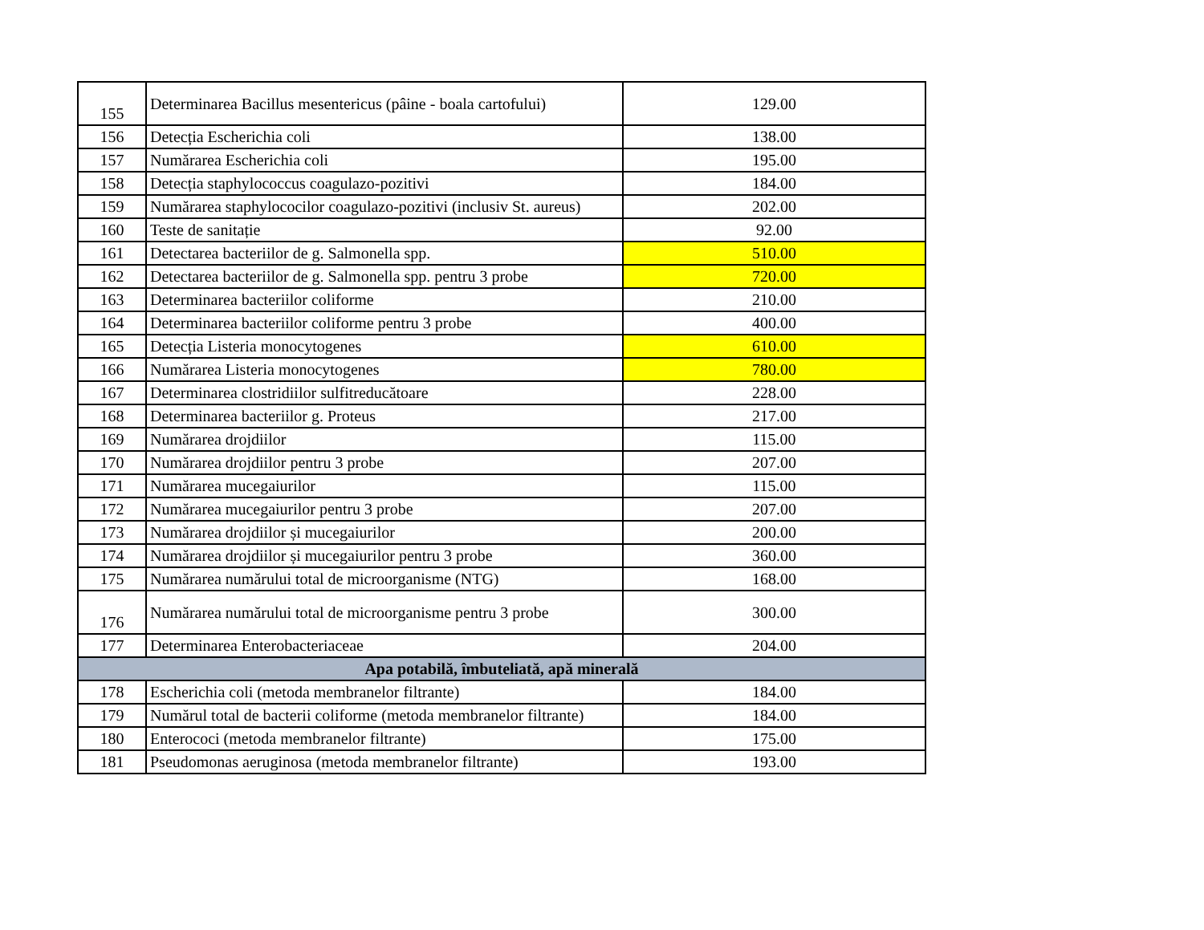| 155 | Determinarea Bacillus mesentericus (pâine - boala cartofului) | 129.00 |
| 156 | Detecția Escherichia coli | 138.00 |
| 157 | Numărarea Escherichia coli | 195.00 |
| 158 | Detecția staphylococcus coagulazo-pozitivi | 184.00 |
| 159 | Numărarea staphylococilor coagulazo-pozitivi (inclusiv St. aureus) | 202.00 |
| 160 | Teste de sanitație | 92.00 |
| 161 | Detectarea bacteriilor de g. Salmonella spp. | 510.00 |
| 162 | Detectarea bacteriilor de g. Salmonella spp. pentru 3 probe | 720.00 |
| 163 | Determinarea bacteriilor coliforme | 210.00 |
| 164 | Determinarea bacteriilor coliforme pentru 3 probe | 400.00 |
| 165 | Detecția Listeria monocytogenes | 610.00 |
| 166 | Numărarea Listeria monocytogenes | 780.00 |
| 167 | Determinarea clostridiilor sulfitreducătoare | 228.00 |
| 168 | Determinarea bacteriilor g. Proteus | 217.00 |
| 169 | Numărarea drojdiilor | 115.00 |
| 170 | Numărarea drojdiilor pentru 3 probe | 207.00 |
| 171 | Numărarea mucegaiurilor | 115.00 |
| 172 | Numărarea mucegaiurilor pentru 3 probe | 207.00 |
| 173 | Numărarea drojdiilor și mucegaiurilor | 200.00 |
| 174 | Numărarea drojdiilor și mucegaiurilor pentru 3 probe | 360.00 |
| 175 | Numărarea numărului total de microorganisme (NTG) | 168.00 |
| 176 | Numărarea numărului total de microorganisme pentru 3 probe | 300.00 |
| 177 | Determinarea Enterobacteriaceae | 204.00 |
| Apa potabilă, îmbuteliată, apă minerală | | |
| 178 | Escherichia coli (metoda membranelor filtrante) | 184.00 |
| 179 | Numărul total de bacterii coliforme (metoda membranelor filtrante) | 184.00 |
| 180 | Enterococi (metoda membranelor filtrante) | 175.00 |
| 181 | Pseudomonas aeruginosa (metoda membranelor filtrante) | 193.00 |